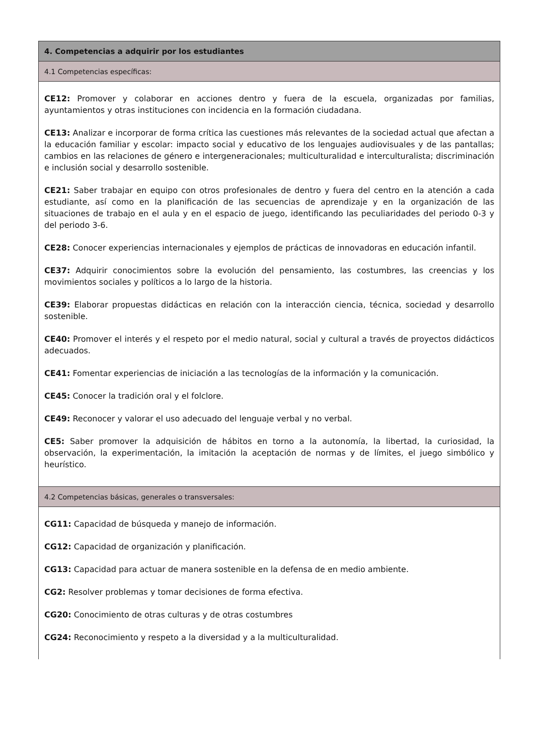| 4. Competencias a adquirir por los estudiantes |
| --- |
| 4.1 Competencias específicas: |
| CE12: Promover y colaborar en acciones dentro y fuera de la escuela, organizadas por familias, ayuntamientos y otras instituciones con incidencia en la formación ciudadana. CE13: Analizar e incorporar de forma crítica las cuestiones más relevantes de la sociedad actual que afectan a la educación familiar y escolar: impacto social y educativo de los lenguajes audiovisuales y de las pantallas; cambios en las relaciones de género e intergeneracionales; multiculturalidad e interculturalista; discriminación e inclusión social y desarrollo sostenible. CE21: Saber trabajar en equipo con otros profesionales de dentro y fuera del centro en la atención a cada estudiante, así como en la planificación de las secuencias de aprendizaje y en la organización de las situaciones de trabajo en el aula y en el espacio de juego, identificando las peculiaridades del periodo 0-3 y del periodo 3-6. CE28: Conocer experiencias internacionales y ejemplos de prácticas de innovadoras en educación infantil. CE37: Adquirir conocimientos sobre la evolución del pensamiento, las costumbres, las creencias y los movimientos sociales y políticos a lo largo de la historia. CE39: Elaborar propuestas didácticas en relación con la interacción ciencia, técnica, sociedad y desarrollo sostenible. CE40: Promover el interés y el respeto por el medio natural, social y cultural a través de proyectos didácticos adecuados. CE41: Fomentar experiencias de iniciación a las tecnologías de la información y la comunicación. CE45: Conocer la tradición oral y el folclore. CE49: Reconocer y valorar el uso adecuado del lenguaje verbal y no verbal. CE5: Saber promover la adquisición de hábitos en torno a la autonomía, la libertad, la curiosidad, la observación, la experimentación, la imitación la aceptación de normas y de límites, el juego simbólico y heurístico. |
| 4.2 Competencias básicas, generales o transversales: |
| CG11: Capacidad de búsqueda y manejo de información. CG12: Capacidad de organización y planificación. CG13: Capacidad para actuar de manera sostenible en la defensa de en medio ambiente. CG2: Resolver problemas y tomar decisiones de forma efectiva. CG20: Conocimiento de otras culturas y de otras costumbres CG24: Reconocimiento y respeto a la diversidad y a la multiculturalidad. |